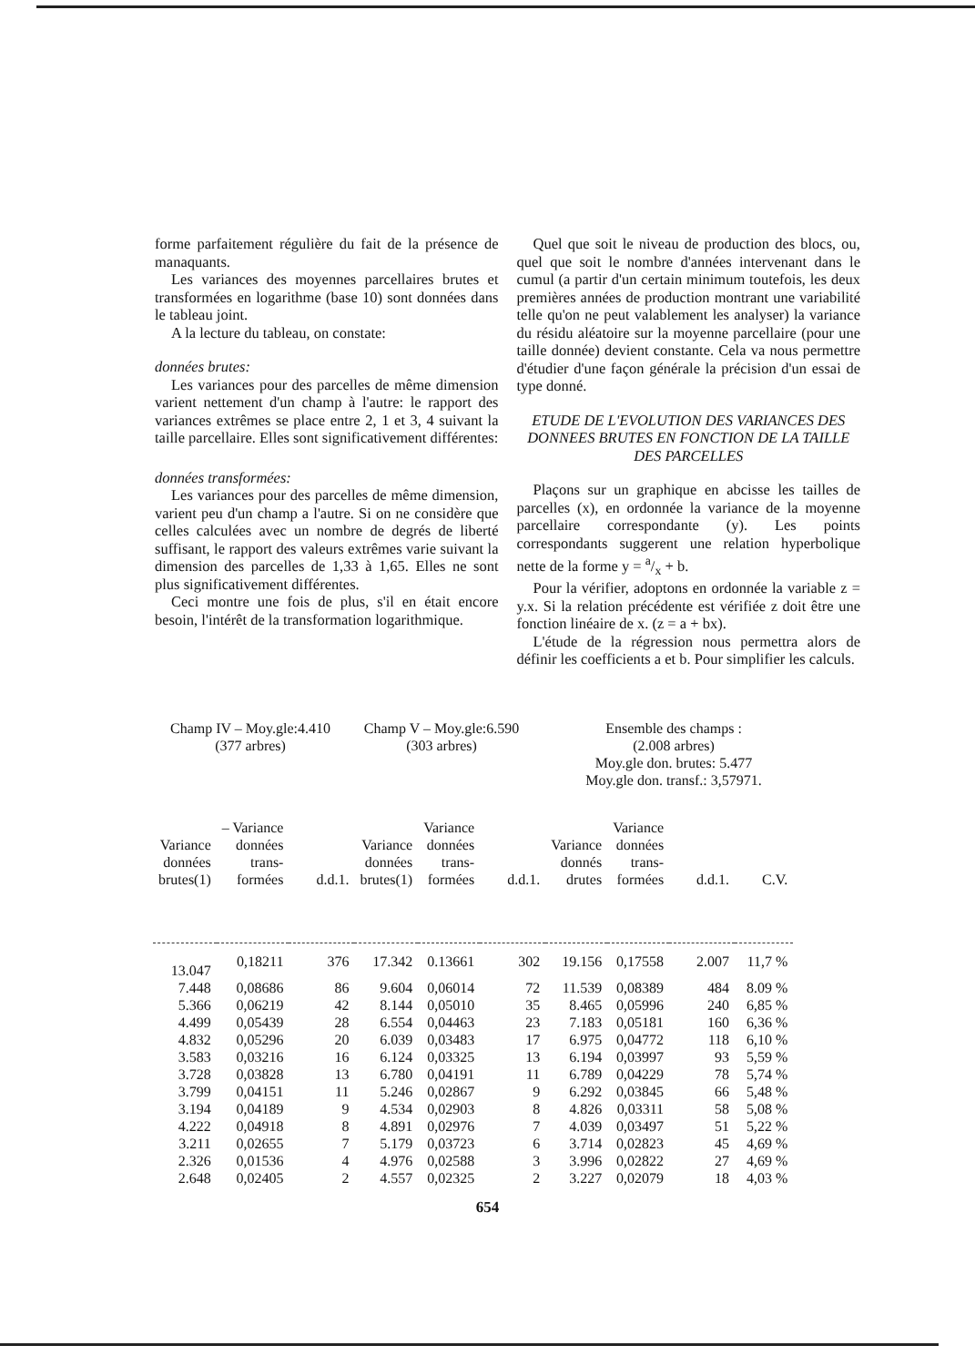forme parfaitement régulière du fait de la présence de manaquants.
Les variances des moyennes parcellaires brutes et transformées en logarithme (base 10) sont données dans le tableau joint.
A la lecture du tableau, on constate:
données brutes:
Les variances pour des parcelles de même dimension varient nettement d'un champ à l'autre: le rapport des variances extrêmes se place entre 2, 1 et 3, 4 suivant la taille parcellaire. Elles sont significativement différentes:
données transformées:
Les variances pour des parcelles de même dimension, varient peu d'un champ a l'autre. Si on ne considère que celles calculées avec un nombre de degrés de liberté suffisant, le rapport des valeurs extrêmes varie suivant la dimension des parcelles de 1,33 à 1,65. Elles ne sont plus significativement différentes.
Ceci montre une fois de plus, s'il en était encore besoin, l'intérêt de la transformation logarithmique.
Quel que soit le niveau de production des blocs, ou, quel que soit le nombre d'années intervenant dans le cumul (a partir d'un certain minimum toutefois, les deux premières années de production montrant une variabilité telle qu'on ne peut valablement les analyser) la variance du résidu aléatoire sur la moyenne parcellaire (pour une taille donnée) devient constante. Cela va nous permettre d'étudier d'une façon générale la précision d'un essai de type donné.
ETUDE DE L'EVOLUTION DES VARIANCES DES DONNEES BRUTES EN FONCTION DE LA TAILLE DES PARCELLES
Plaçons sur un graphique en abcisse les tailles de parcelles (x), en ordonnée la variance de la moyenne parcellaire correspondante (y). Les points correspondants suggerent une relation hyperbolique nette de la forme y = a/x + b.
Pour la vérifier, adoptons en ordonnée la variable z = y.x. Si la relation précédente est vérifiée z doit être une fonction linéaire de x. (z = a + bx).
L'étude de la régression nous permettra alors de définir les coefficients a et b. Pour simplifier les calculs.
Champ IV – Moy.gle:4.410
(377 arbres)
Champ V – Moy.gle:6.590
(303 arbres)
Ensemble des champs :
(2.008 arbres)
Moy.gle don. brutes: 5.477
Moy.gle don. transf.: 3,57971.
| Variance données brutes(1) | – Variance données trans- formées | d.d.1. | Variance données brutes(1) | Variance données trans- formées | d.d.1. | Variance donnés drutes | Variance données trans- formées | d.d.1. | C.V. |
| --- | --- | --- | --- | --- | --- | --- | --- | --- | --- |
| 13.047 | 0,18211 | 376 | 17.342 | 0.13661 | 302 | 19.156 | 0,17558 | 2.007 | 11,7 % |
| 7.448 | 0,08686 | 86 | 9.604 | 0,06014 | 72 | 11.539 | 0,08389 | 484 | 8.09 % |
| 5.366 | 0,06219 | 42 | 8.144 | 0,05010 | 35 | 8.465 | 0,05996 | 240 | 6,85 % |
| 4.499 | 0,05439 | 28 | 6.554 | 0,04463 | 23 | 7.183 | 0,05181 | 160 | 6,36 % |
| 4.832 | 0,05296 | 20 | 6.039 | 0,03483 | 17 | 6.975 | 0,04772 | 118 | 6,10 % |
| 3.583 | 0,03216 | 16 | 6.124 | 0,03325 | 13 | 6.194 | 0,03997 | 93 | 5,59 % |
| 3.728 | 0,03828 | 13 | 6.780 | 0,04191 | 11 | 6.789 | 0,04229 | 78 | 5,74 % |
| 3.799 | 0,04151 | 11 | 5.246 | 0,02867 | 9 | 6.292 | 0,03845 | 66 | 5,48 % |
| 3.194 | 0,04189 | 9 | 4.534 | 0,02903 | 8 | 4.826 | 0,03311 | 58 | 5,08 % |
| 4.222 | 0,04918 | 8 | 4.891 | 0,02976 | 7 | 4.039 | 0,03497 | 51 | 5,22 % |
| 3.211 | 0,02655 | 7 | 5.179 | 0,03723 | 6 | 3.714 | 0,02823 | 45 | 4,69 % |
| 2.326 | 0,01536 | 4 | 4.976 | 0,02588 | 3 | 3.996 | 0,02822 | 27 | 4,69 % |
| 2.648 | 0,02405 | 2 | 4.557 | 0,02325 | 2 | 3.227 | 0,02079 | 18 | 4,03 % |
654